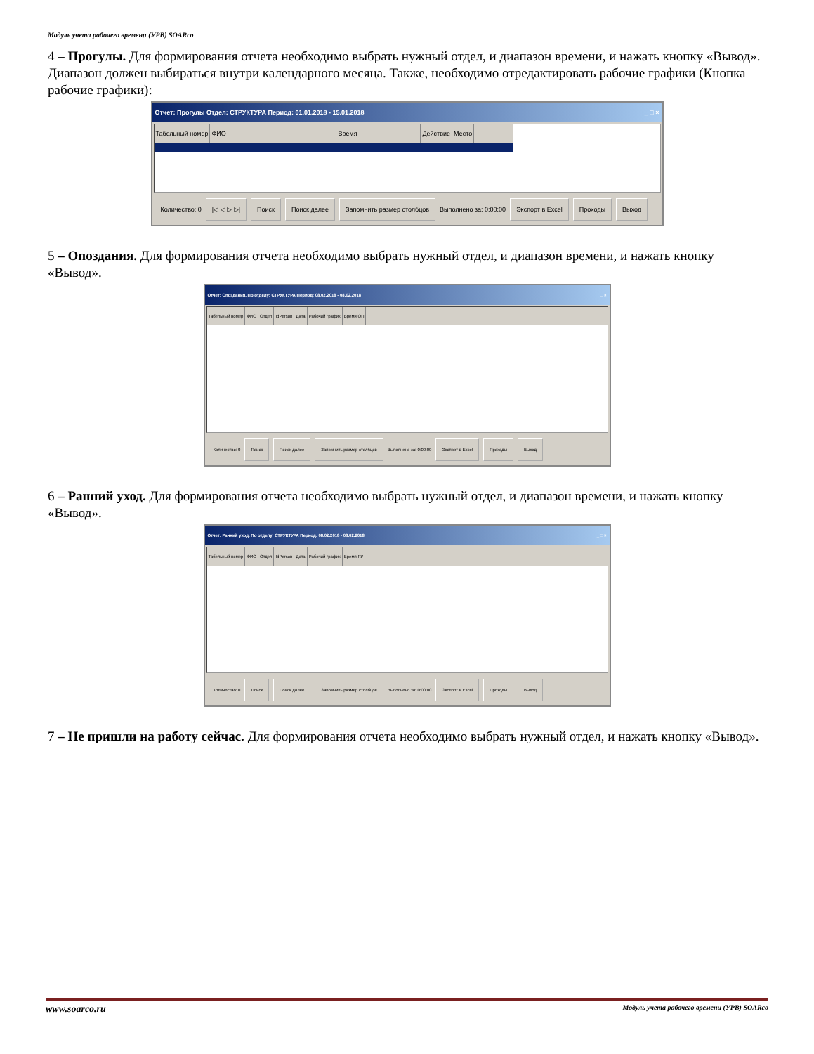Модуль учета рабочего времени (УРВ) SOARco
4 – Прогулы. Для формирования отчета необходимо выбрать нужный отдел, и диапазон времени, и нажать кнопку «Вывод».
Диапазон должен выбираться внутри календарного месяца. Также, необходимо отредактировать рабочие графики (Кнопка рабочие графики):
Отчет: Прогулы Отдел: СТРУКТУРА Период: 01.01.2018 - 15.01.2018 _ □ ×
Табельный номер ФИО Время Действие Место
Количество: 0 |◁ ◁ ▷ ▷| Поиск Поиск далее Запомнить размер столбцов Выполнено за: 0:00:00 Экспорт в Excel Проходы Выход
5 – Опоздания. Для формирования отчета необходимо выбрать нужный отдел, и диапазон времени, и нажать кнопку «Вывод».
Отчет: Опоздания. По отделу: СТРУКТУРА Период: 08.02.2018 - 08.02.2018 _ □ ×
Табельный номер ФИО Отдел IdPerson Дата Рабочий график Время ОП
Количество: 0 Поиск Поиск далее Запомнить размер столбцов Выполнено за: 0:00:00 Экспорт в Excel Проходы Выход
6 – Ранний уход. Для формирования отчета необходимо выбрать нужный отдел, и диапазон времени, и нажать кнопку «Вывод».
Отчет: Ранний уход. По отделу: СТРУКТУРА Период: 08.02.2018 - 08.02.2018 _ □ ×
Табельный номер ФИО Отдел IdPerson Дата Рабочий график Время РУ
Количество: 0 Поиск Поиск далее Запомнить размер столбцов Выполнено за: 0:00:00 Экспорт в Excel Проходы Выход
7 – Не пришли на работу сейчас. Для формирования отчета необходимо выбрать нужный отдел, и нажать кнопку «Вывод».
www.soarco.ru Модуль учета рабочего времени (УРВ) SOARco